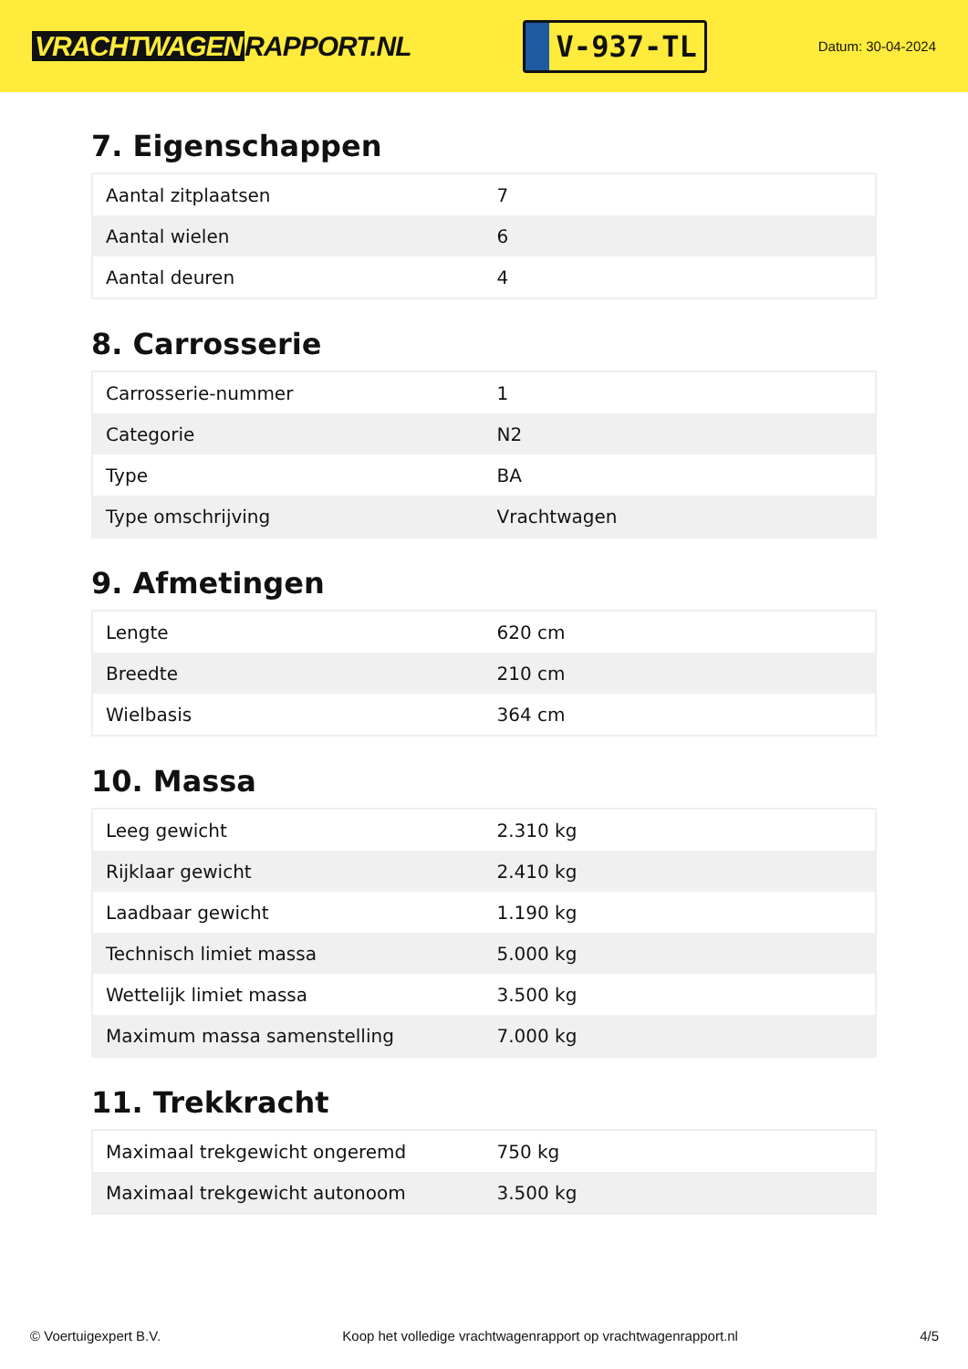VRACHTWAGEN RAPPORT.NL
V-937-TL
Datum: 30-04-2024
7. Eigenschappen
| Aantal zitplaatsen | 7 |
| Aantal wielen | 6 |
| Aantal deuren | 4 |
8. Carrosserie
| Carrosserie-nummer | 1 |
| Categorie | N2 |
| Type | BA |
| Type omschrijving | Vrachtwagen |
9. Afmetingen
| Lengte | 620 cm |
| Breedte | 210 cm |
| Wielbasis | 364 cm |
10. Massa
| Leeg gewicht | 2.310 kg |
| Rijklaar gewicht | 2.410 kg |
| Laadbaar gewicht | 1.190 kg |
| Technisch limiet massa | 5.000 kg |
| Wettelijk limiet massa | 3.500 kg |
| Maximum massa samenstelling | 7.000 kg |
11. Trekkracht
| Maximaal trekgewicht ongeremd | 750 kg |
| Maximaal trekgewicht autonoom | 3.500 kg |
© Voertuigexpert B.V. Koop het volledige vrachtwagenrapport op vrachtwagenrapport.nl 4/5